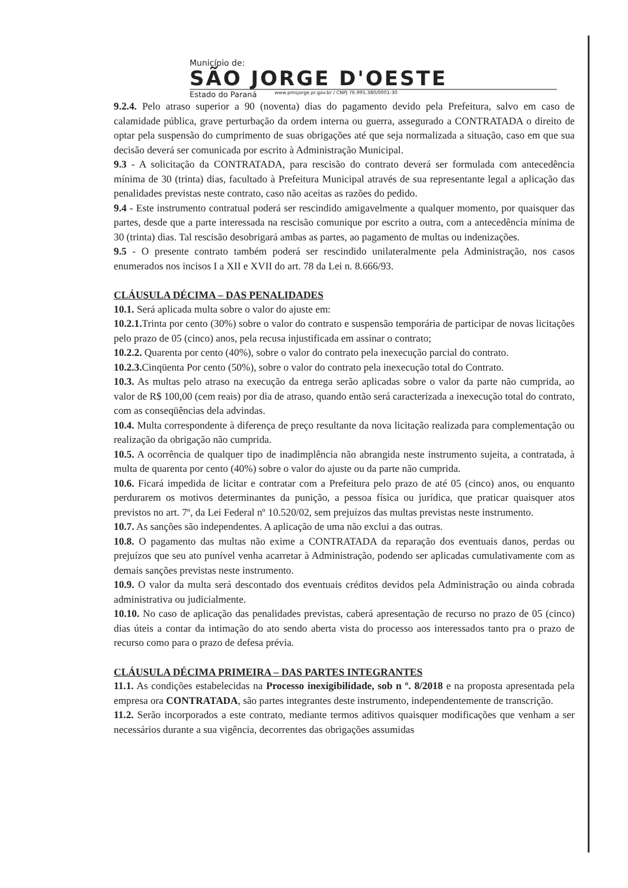Município de:
SÃO JORGE D'OESTE
Estado do Paraná www.pmsjorge.pr.gov.br / CNPJ 76.995.380/0001-30
9.2.4. Pelo atraso superior a 90 (noventa) dias do pagamento devido pela Prefeitura, salvo em caso de calamidade pública, grave perturbação da ordem interna ou guerra, assegurado a CONTRATADA o direito de optar pela suspensão do cumprimento de suas obrigações até que seja normalizada a situação, caso em que sua decisão deverá ser comunicada por escrito à Administração Municipal.
9.3 - A solicitação da CONTRATADA, para rescisão do contrato deverá ser formulada com antecedência mínima de 30 (trinta) dias, facultado à Prefeitura Municipal através de sua representante legal a aplicação das penalidades previstas neste contrato, caso não aceitas as razões do pedido.
9.4 - Este instrumento contratual poderá ser rescindido amigavelmente a qualquer momento, por quaisquer das partes, desde que a parte interessada na rescisão comunique por escrito a outra, com a antecedência mínima de 30 (trinta) dias. Tal rescisão desobrigará ambas as partes, ao pagamento de multas ou indenizações.
9.5 - O presente contrato também poderá ser rescindido unilateralmente pela Administração, nos casos enumerados nos incisos I a XII e XVII do art. 78 da Lei n. 8.666/93.
CLÁUSULA DÉCIMA – DAS PENALIDADES
10.1. Será aplicada multa sobre o valor do ajuste em:
10.2.1. Trinta por cento (30%) sobre o valor do contrato e suspensão temporária de participar de novas licitações pelo prazo de 05 (cinco) anos, pela recusa injustificada em assinar o contrato;
10.2.2. Quarenta por cento (40%), sobre o valor do contrato pela inexecução parcial do contrato.
10.2.3. Cinqüenta Por cento (50%), sobre o valor do contrato pela inexecução total do Contrato.
10.3. As multas pelo atraso na execução da entrega serão aplicadas sobre o valor da parte não cumprida, ao valor de R$ 100,00 (cem reais) por dia de atraso, quando então será caracterizada a inexecução total do contrato, com as conseqüências dela advindas.
10.4. Multa correspondente à diferença de preço resultante da nova licitação realizada para complementação ou realização da obrigação não cumprida.
10.5. A ocorrência de qualquer tipo de inadimplência não abrangida neste instrumento sujeita, a contratada, à multa de quarenta por cento (40%) sobre o valor do ajuste ou da parte não cumprida.
10.6. Ficará impedida de licitar e contratar com a Prefeitura pelo prazo de até 05 (cinco) anos, ou enquanto perdurarem os motivos determinantes da punição, a pessoa física ou jurídica, que praticar quaisquer atos previstos no art. 7º, da Lei Federal nº 10.520/02, sem prejuízos das multas previstas neste instrumento.
10.7. As sanções são independentes. A aplicação de uma não exclui a das outras.
10.8. O pagamento das multas não exime a CONTRATADA da reparação dos eventuais danos, perdas ou prejuízos que seu ato punível venha acarretar à Administração, podendo ser aplicadas cumulativamente com as demais sanções previstas neste instrumento.
10.9. O valor da multa será descontado dos eventuais créditos devidos pela Administração ou ainda cobrada administrativa ou judicialmente.
10.10. No caso de aplicação das penalidades previstas, caberá apresentação de recurso no prazo de 05 (cinco) dias úteis a contar da intimação do ato sendo aberta vista do processo aos interessados tanto pra o prazo de recurso como para o prazo de defesa prévia.
CLÁUSULA DÉCIMA PRIMEIRA – DAS PARTES INTEGRANTES
11.1. As condições estabelecidas na Processo inexigibilidade, sob n º. 8/2018 e na proposta apresentada pela empresa ora CONTRATADA, são partes integrantes deste instrumento, independentemente de transcrição.
11.2. Serão incorporados a este contrato, mediante termos aditivos quaisquer modificações que venham a ser necessários durante a sua vigência, decorrentes das obrigações assumidas